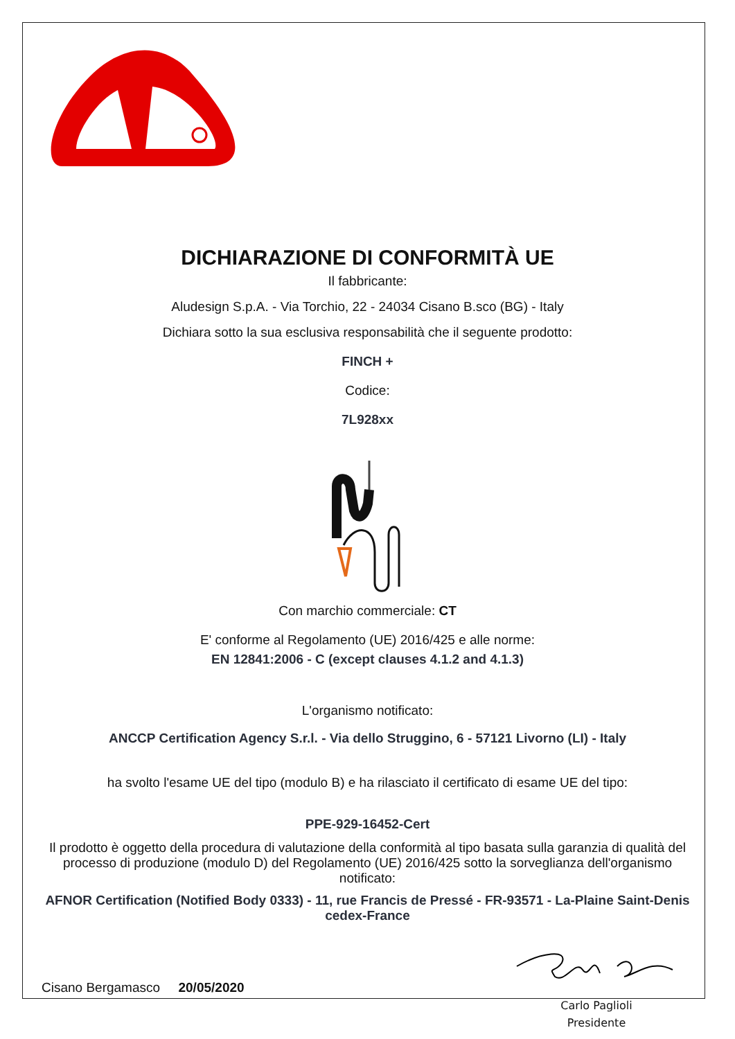DICHIARAZIONE DI CONFORMITÀ UE
Il fabbricante:
Aludesign S.p.A. - Via Torchio, 22 - 24034 Cisano B.sco (BG) - Italy
Dichiara sotto la sua esclusiva responsabilità che il seguente prodotto:
FINCH +
Codice:
7L928xx
Con marchio commerciale: CT
E' conforme al Regolamento (UE) 2016/425 e alle norme:
EN 12841:2006 - C (except clauses 4.1.2 and 4.1.3)
L'organismo notificato:
ANCCP Certification Agency S.r.l. - Via dello Struggino, 6 - 57121 Livorno (LI) - Italy
ha svolto l'esame UE del tipo (modulo B) e ha rilasciato il certificato di esame UE del tipo:
PPE-929-16452-Cert
Il prodotto è oggetto della procedura di valutazione della conformità al tipo basata sulla garanzia di qualità del processo di produzione (modulo D) del Regolamento (UE) 2016/425 sotto la sorveglianza dell'organismo notificato:
AFNOR Certification (Notified Body 0333) - 11, rue Francis de Pressé - FR-93571 - La-Plaine Saint-Denis cedex-France
Cisano Bergamasco 20/05/2020
Carlo Paglioli
Presidente